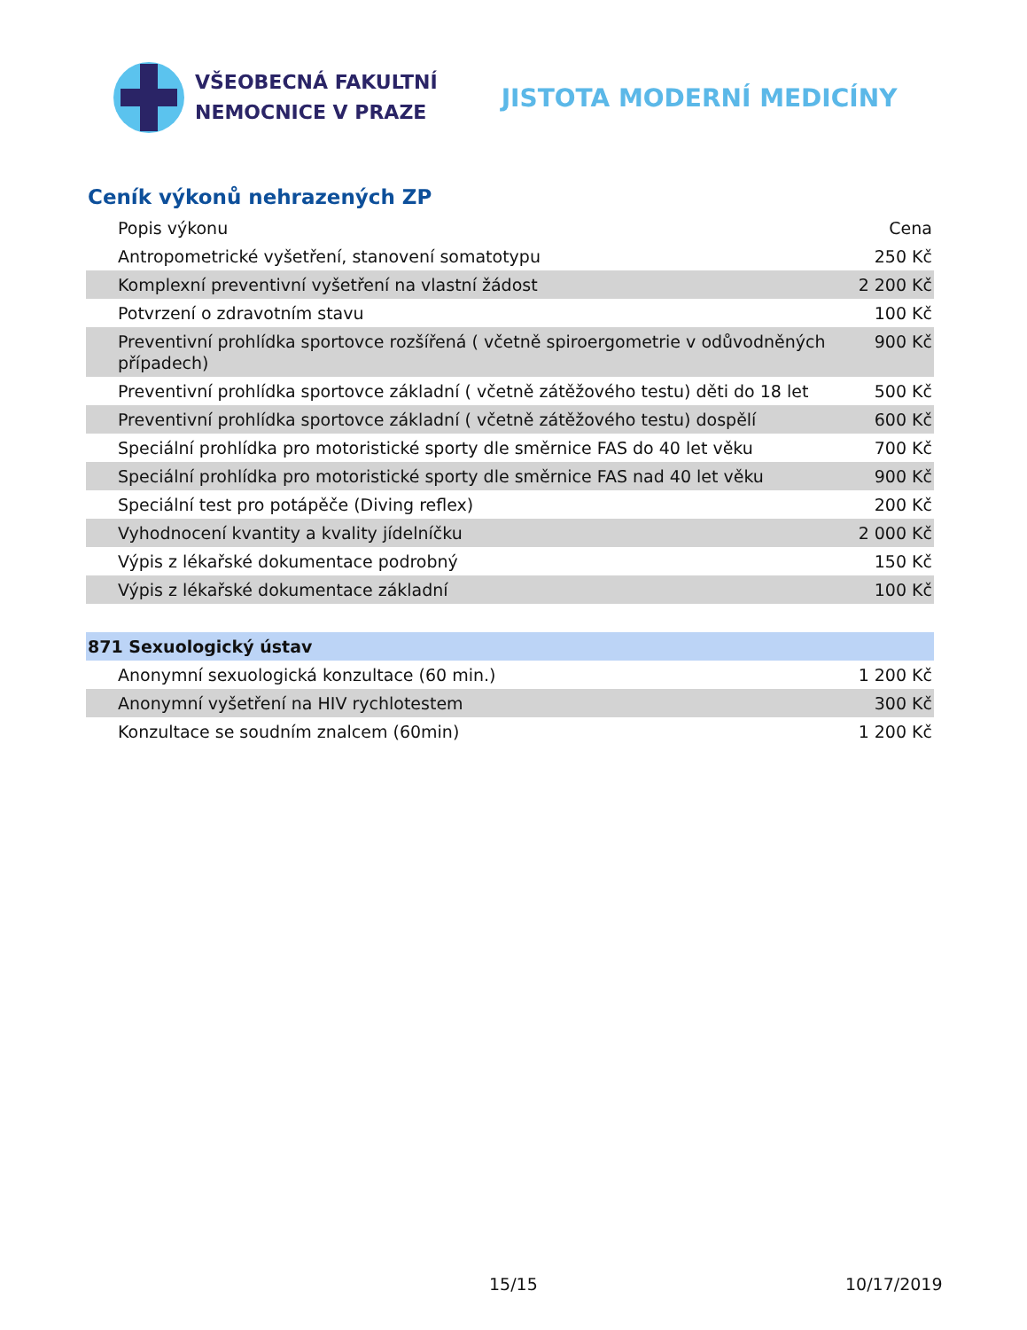VŠEOBECNÁ FAKULTNÍ
NEMOCNICE V PRAZE
JISTOTA MODERNÍ MEDICÍNY
Ceník výkonů nehrazených ZP
| Popis výkonu | Cena |
| --- | --- |
| Antropometrické vyšetření, stanovení somatotypu | 250 Kč |
| Komplexní preventivní vyšetření na vlastní žádost | 2 200 Kč |
| Potvrzení o zdravotním stavu | 100 Kč |
| Preventivní prohlídka sportovce rozšířená ( včetně spiroergometrie v odůvodněných případech) | 900 Kč |
| Preventivní prohlídka sportovce základní ( včetně zátěžového testu) děti do 18 let | 500 Kč |
| Preventivní prohlídka sportovce základní ( včetně zátěžového testu) dospělí | 600 Kč |
| Speciální prohlídka pro motoristické sporty dle směrnice FAS do 40 let věku | 700 Kč |
| Speciální prohlídka pro motoristické sporty dle směrnice FAS nad 40 let věku | 900 Kč |
| Speciální test pro potápěče (Diving reflex) | 200 Kč |
| Vyhodnocení kvantity a kvality jídelníčku | 2 000 Kč |
| Výpis z lékařské dokumentace podrobný | 150 Kč |
| Výpis z lékařské dokumentace základní | 100 Kč |
| 871 Sexuologický ústav | |
| Anonymní sexuologická konzultace (60 min.) | 1 200 Kč |
| Anonymní vyšetření na HIV rychlotestem | 300 Kč |
| Konzultace se soudním znalcem (60min) | 1 200 Kč |
15/15 10/17/2019